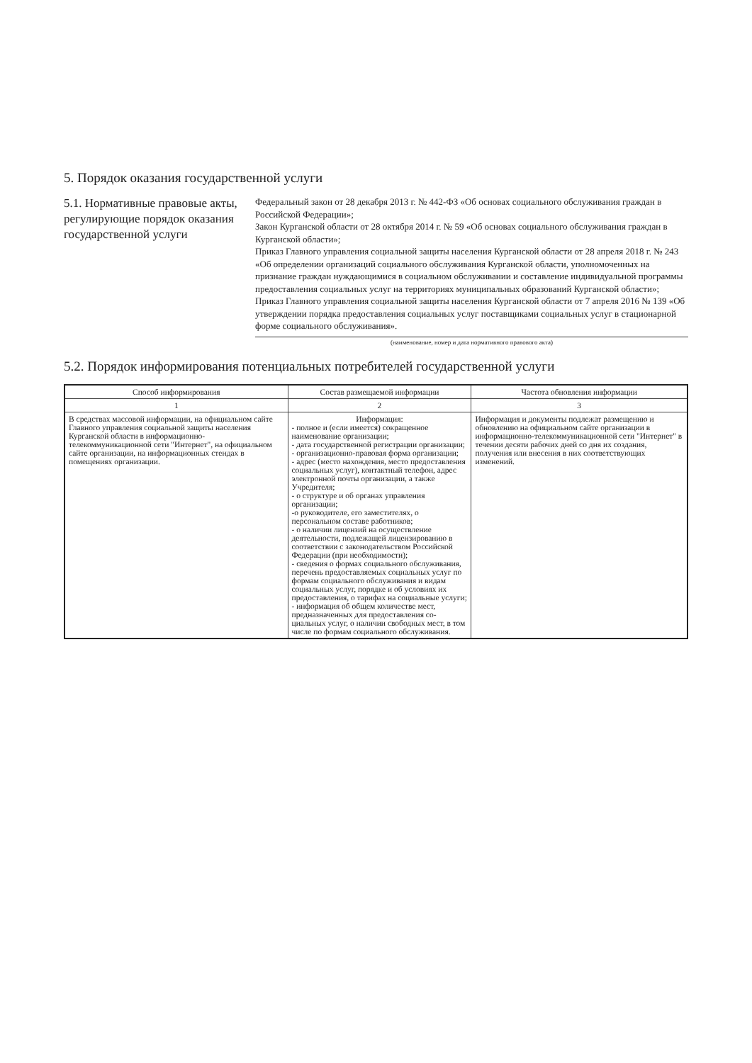5. Порядок оказания государственной услуги
5.1. Нормативные правовые акты, регулирующие порядок оказания государственной услуги
Федеральный закон от 28 декабря 2013 г. № 442-ФЗ «Об основах социального обслуживания граждан в Российской Федерации»;
Закон Курганской области от 28 октября 2014 г. № 59 «Об основах социального обслуживания граждан в Курганской области»;
Приказ Главного управления социальной защиты населения Курганской области от 28 апреля 2018 г. № 243 «Об определении организаций социального обслуживания Курганской области, уполномоченных на признание граждан нуждающимися в социальном обслуживании и составление индивидуальной программы предоставления социальных услуг на территориях муниципальных образований Курганской области»;
Приказ Главного управления социальной защиты населения Курганской области от 7 апреля 2016 № 139 «Об утверждении порядка предоставления социальных услуг поставщиками социальных услуг в стационарной форме социального обслуживания».
(наименование, номер и дата нормативного правового акта)
5.2. Порядок информирования потенциальных потребителей государственной услуги
| Способ информирования | Состав размещаемой информации | Частота обновления информации |
| --- | --- | --- |
| 1 | 2 | 3 |
| В средствах массовой информации, на официальном сайте Главного управления социальной защиты населения Курганской области в информационно-телекоммуникационной сети "Интернет", на официальном сайте организации, на информационных стендах в помещениях организации. | Информация: - полное и (если имеется) сокращенное наименование организации; - дата государственной регистрации организации; - организационно-правовая форма организации; - адрес (место нахождения, место предоставления социальных услуг), контактный телефон, адрес электронной почты организации, а также Учредителя; - о структуре и об органах управления организации; -о руководителе, его заместителях, о персональном составе работников; - о наличии лицензий на осуществление деятельности, подлежащей лицензированию в соответствии с законодательством Российской Федерации (при необходимости); - сведения о формах социального обслуживания, перечень предоставляемых социальных услуг по формам социального обслуживания и видам социальных услуг, порядке и об условиях их предоставления, о тарифах на социальные услуги; - информация об общем количестве мест, предназначенных для предоставления со-циальных услуг, о наличии свободных мест, в том числе по формам социального обслуживания. | Информация и документы подлежат размещению и обновлению на официальном сайте организации в информационно-телекоммуникационной сети "Интернет" в течении десяти рабочих дней со дня их создания, получения или внесения в них соответствующих изменений. |